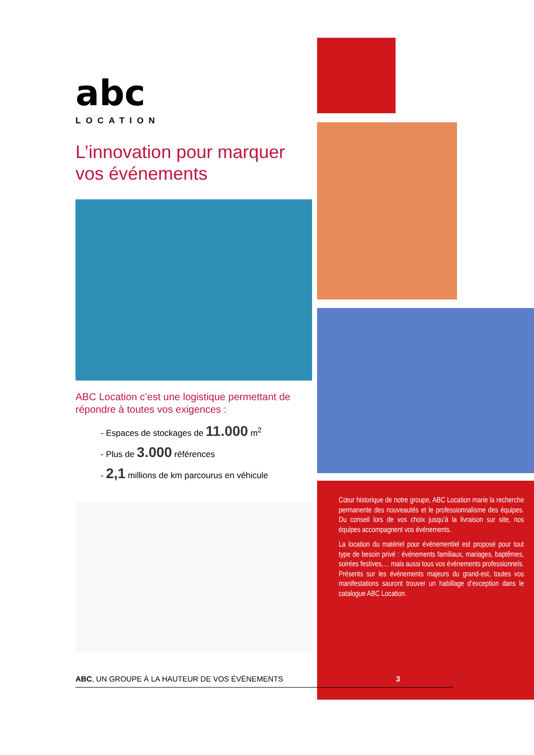abc
LOCATION
L’innovation pour marquer vos événements
ABC Location c’est une logistique permettant de répondre à toutes vos exigences :
- Espaces de stockages de 11.000 m<sup>2</sup>
- Plus de 3.000 références
- 2,1 millions de km parcourus en véhicule
Cœur historique de notre groupe, ABC Location marie la recherche permanente des nouveautés et le professionnalisme des équipes. Du conseil lors de vos choix jusqu’à la livraison sur site, nos équipes accompagnent vos événements.
La location du matériel pour événementiel est proposé pour tout type de besoin privé : événements familiaux, mariages, baptêmes, soirées festives,… mais aussi tous vos événements professionnels. Présents sur les événements majeurs du grand-est, toutes vos manifestations sauront trouver un habillage d’exception dans le catalogue ABC Location.
ABC, UN GROUPE À LA HAUTEUR DE VOS ÉVÈNEMENTS 3